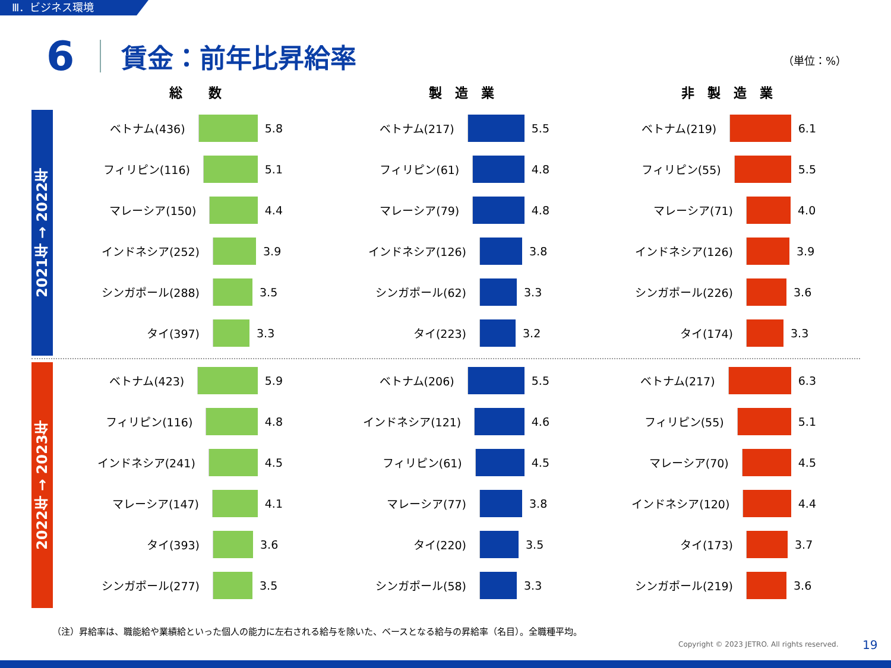Ⅲ．ビジネス環境
6
賃金：前年比昇給率
（単位：%）
総　　数 製　造　業 非　製　造　業
2021年 → 2022年
2022年 → 2023年
ベトナム(436) 5.8
フィリピン(116) 5.1
マレーシア(150) 4.4
インドネシア(252) 3.9
シンガポール(288) 3.5
タイ(397) 3.3
ベトナム(217) 5.5
フィリピン(61) 4.8
マレーシア(79) 4.8
インドネシア(126) 3.8
シンガポール(62) 3.3
タイ(223) 3.2
ベトナム(219) 6.1
フィリピン(55) 5.5
マレーシア(71) 4.0
インドネシア(126) 3.9
シンガポール(226) 3.6
タイ(174) 3.3
ベトナム(423) 5.9
フィリピン(116) 4.8
インドネシア(241) 4.5
マレーシア(147) 4.1
タイ(393) 3.6
シンガポール(277) 3.5
ベトナム(206) 5.5
インドネシア(121) 4.6
フィリピン(61) 4.5
マレーシア(77) 3.8
タイ(220) 3.5
シンガポール(58) 3.3
ベトナム(217) 6.3
フィリピン(55) 5.1
マレーシア(70) 4.5
インドネシア(120) 4.4
タイ(173) 3.7
シンガポール(219) 3.6
（注）昇給率は、職能給や業績給といった個人の能力に左右される給与を除いた、ベースとなる給与の昇給率（名目）。全職種平均。
Copyright © 2023 JETRO. All rights reserved.
19